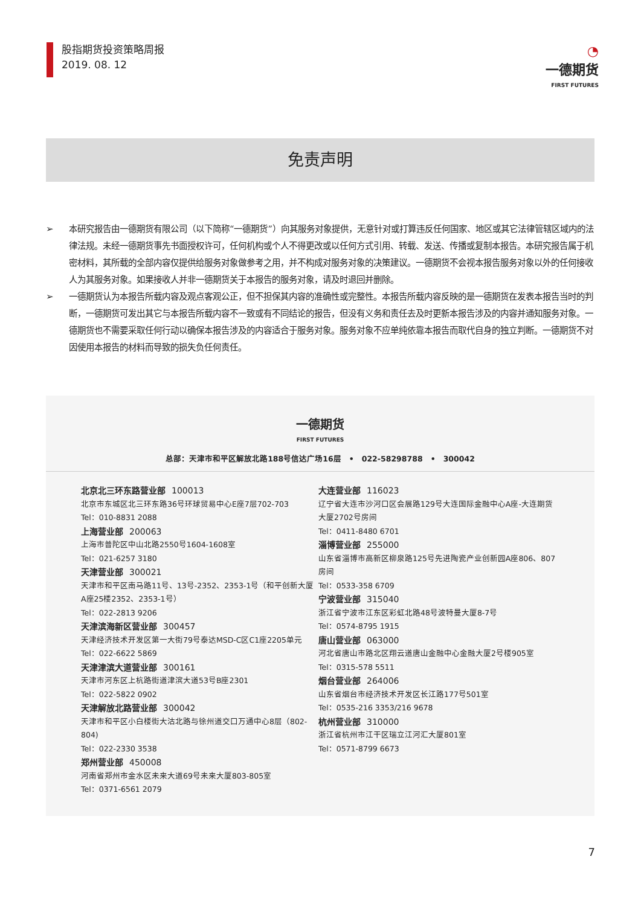股指期货投资策略周报
2019. 08. 12
◔
一德期货
FIRST FUTURES
免责声明
➢ 本研究报告由一德期货有限公司（以下简称“一德期货”）向其服务对象提供，无意针对或打算违反任何国家、地区或其它法律管辖区域内的法律法规。未经一德期货事先书面授权许可，任何机构或个人不得更改或以任何方式引用、转载、发送、传播或复制本报告。本研究报告属于机密材料，其所载的全部内容仅提供给服务对象做参考之用，并不构成对服务对象的决策建议。一德期货不会视本报告服务对象以外的任何接收人为其服务对象。如果接收人并非一德期货关于本报告的服务对象，请及时退回并删除。
➢ 一德期货认为本报告所载内容及观点客观公正，但不担保其内容的准确性或完整性。本报告所载内容反映的是一德期货在发表本报告当时的判断，一德期货可发出其它与本报告所载内容不一致或有不同结论的报告，但没有义务和责任去及时更新本报告涉及的内容并通知服务对象。一德期货也不需要采取任何行动以确保本报告涉及的内容适合于服务对象。服务对象不应单纯依靠本报告而取代自身的独立判断。一德期货不对因使用本报告的材料而导致的损失负任何责任。
一德期货
FIRST FUTURES
总部：天津市和平区解放北路188号信达广场16层 • 022-58298788 • 300042
北京北三环东路营业部 100013
北京市东城区北三环东路36号环球贸易中心E座7层702-703
Tel：010-8831 2088
上海营业部 200063
上海市普陀区中山北路2550号1604-1608室
Tel：021-6257 3180
天津营业部 300021
天津市和平区南马路11号、13号-2352、2353-1号（和平创新大厦A座25楼2352、2353-1号）
Tel：022-2813 9206
天津滨海新区营业部 300457
天津经济技术开发区第一大街79号泰达MSD-C区C1座2205单元
Tel：022-6622 5869
天津津滨大道营业部 300161
天津市河东区上杭路街道津滨大道53号B座2301
Tel：022-5822 0902
天津解放北路营业部 300042
天津市和平区小白楼街大沽北路与徐州道交口万通中心8层（802-804)
Tel：022-2330 3538
郑州营业部 450008
河南省郑州市金水区未来大道69号未来大厦803-805室
Tel：0371-6561 2079
大连营业部 116023
辽宁省大连市沙河口区会展路129号大连国际金融中心A座-大连期货大厦2702号房间
Tel：0411-8480 6701
淄博营业部 255000
山东省淄博市高新区柳泉路125号先进陶瓷产业创新园A座806、807房间
Tel：0533-358 6709
宁波营业部 315040
浙江省宁波市江东区彩虹北路48号波特曼大厦8-7号
Tel：0574-8795 1915
唐山营业部 063000
河北省唐山市路北区翔云道唐山金融中心金融大厦2号楼905室
Tel：0315-578 5511
烟台营业部 264006
山东省烟台市经济技术开发区长江路177号501室
Tel：0535-216 3353/216 9678
杭州营业部 310000
浙江省杭州市江干区瑞立江河汇大厦801室
Tel：0571-8799 6673
7